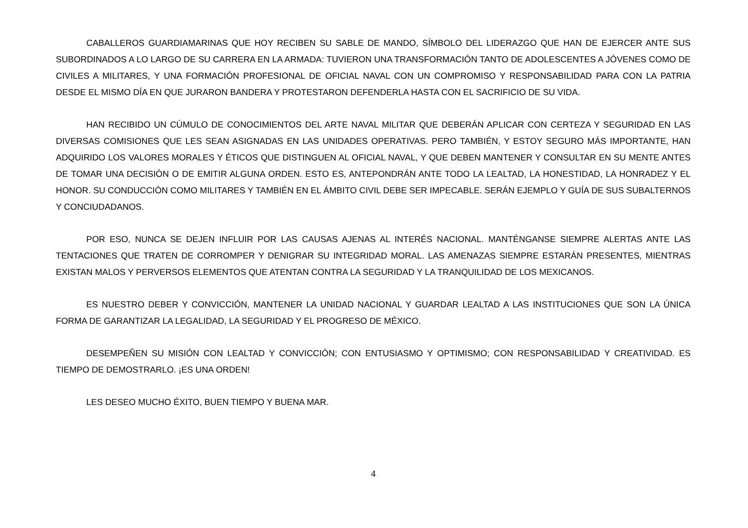CABALLEROS GUARDIAMARINAS QUE HOY RECIBEN SU SABLE DE MANDO, SÍMBOLO DEL LIDERAZGO QUE HAN DE EJERCER ANTE SUS SUBORDINADOS A LO LARGO DE SU CARRERA EN LA ARMADA: TUVIERON UNA TRANSFORMACIÓN TANTO DE ADOLESCENTES A JÓVENES COMO DE CIVILES A MILITARES, Y UNA FORMACIÓN PROFESIONAL DE OFICIAL NAVAL CON UN COMPROMISO Y RESPONSABILIDAD PARA CON LA PATRIA DESDE EL MISMO DÍA EN QUE JURARON BANDERA Y PROTESTARON DEFENDERLA HASTA CON EL SACRIFICIO DE SU VIDA.
HAN RECIBIDO UN CÚMULO DE CONOCIMIENTOS DEL ARTE NAVAL MILITAR QUE DEBERÁN APLICAR CON CERTEZA Y SEGURIDAD EN LAS DIVERSAS COMISIONES QUE LES SEAN ASIGNADAS EN LAS UNIDADES OPERATIVAS. PERO TAMBIÉN, Y ESTOY SEGURO MÁS IMPORTANTE, HAN ADQUIRIDO LOS VALORES MORALES Y ÉTICOS QUE DISTINGUEN AL OFICIAL NAVAL, Y QUE DEBEN MANTENER Y CONSULTAR EN SU MENTE ANTES DE TOMAR UNA DECISIÓN O DE EMITIR ALGUNA ORDEN. ESTO ES, ANTEPONDRÁN ANTE TODO LA LEALTAD, LA HONESTIDAD, LA HONRADEZ Y EL HONOR. SU CONDUCCIÓN COMO MILITARES Y TAMBIÉN EN EL ÁMBITO CIVIL DEBE SER IMPECABLE. SERÁN EJEMPLO Y GUÍA DE SUS SUBALTERNOS Y CONCIUDADANOS.
POR ESO, NUNCA SE DEJEN INFLUIR POR LAS CAUSAS AJENAS AL INTERÉS NACIONAL. MANTÉNGANSE SIEMPRE ALERTAS ANTE LAS TENTACIONES QUE TRATEN DE CORROMPER Y DENIGRAR SU INTEGRIDAD MORAL. LAS AMENAZAS SIEMPRE ESTARÁN PRESENTES, MIENTRAS EXISTAN MALOS Y PERVERSOS ELEMENTOS QUE ATENTAN CONTRA LA SEGURIDAD Y LA TRANQUILIDAD DE LOS MEXICANOS.
ES NUESTRO DEBER Y CONVICCIÓN, MANTENER LA UNIDAD NACIONAL Y GUARDAR LEALTAD A LAS INSTITUCIONES QUE SON LA ÚNICA FORMA DE GARANTIZAR LA LEGALIDAD, LA SEGURIDAD Y EL PROGRESO DE MÉXICO.
DESEMPEÑEN SU MISIÓN CON LEALTAD Y CONVICCIÓN; CON ENTUSIASMO Y OPTIMISMO; CON RESPONSABILIDAD Y CREATIVIDAD. ES TIEMPO DE DEMOSTRARLO. ¡ES UNA ORDEN!
LES DESEO MUCHO ÉXITO, BUEN TIEMPO Y BUENA MAR.
4